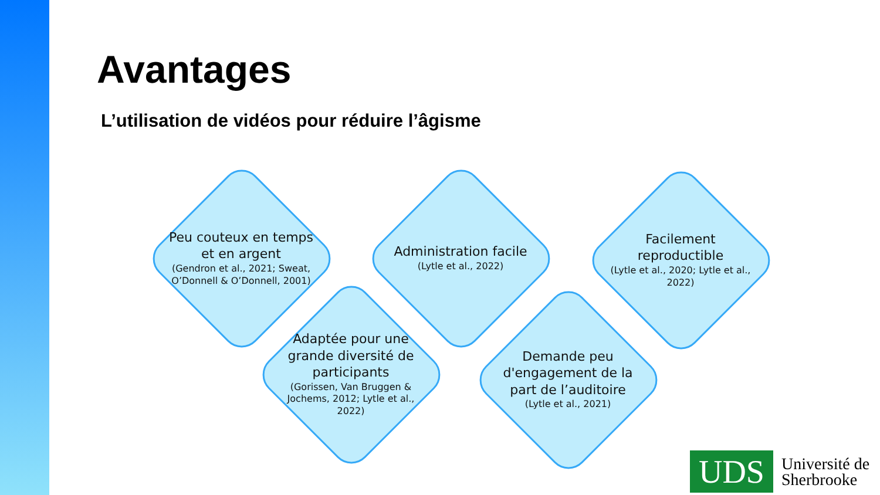Avantages
L’utilisation de vidéos pour réduire l’âgisme
Peu couteux en temps et en argent
(Gendron et al., 2021; Sweat, O’Donnell & O’Donnell, 2001)
Administration facile
(Lytle et al., 2022)
Facilement reproductible
(Lytle et al., 2020; Lytle et al., 2022)
Adaptée pour une grande diversité de participants
(Gorissen, Van Bruggen & Jochems, 2012; Lytle et al., 2022)
Demande peu d'engagement de la part de l’auditoire
(Lytle et al., 2021)
UDS
Université de
Sherbrooke